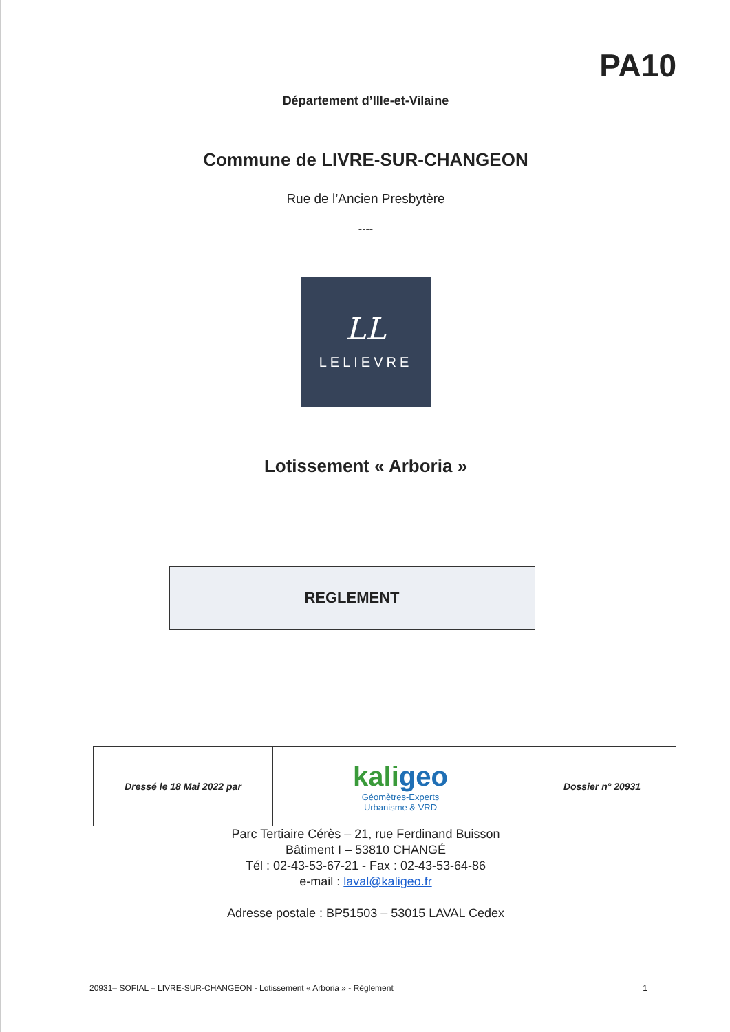PA10
Département d’Ille-et-Vilaine
Commune de LIVRE-SUR-CHANGEON
Rue de l’Ancien Presbytère
----
LL
LELIEVRE
Lotissement « Arboria »
REGLEMENT
| Dressé le 18 Mai 2022 par | kali geo Géomètres-Experts Urbanisme & VRD | Dossier n° 20931 |
Parc Tertiaire Cérès – 21, rue Ferdinand Buisson
Bâtiment I – 53810 CHANGÉ
Tél : 02-43-53-67-21 - Fax : 02-43-53-64-86
e-mail : laval@kaligeo.fr
Adresse postale : BP51503 – 53015 LAVAL Cedex
20931– SOFIAL – LIVRE-SUR-CHANGEON - Lotissement « Arboria » - Règlement 1